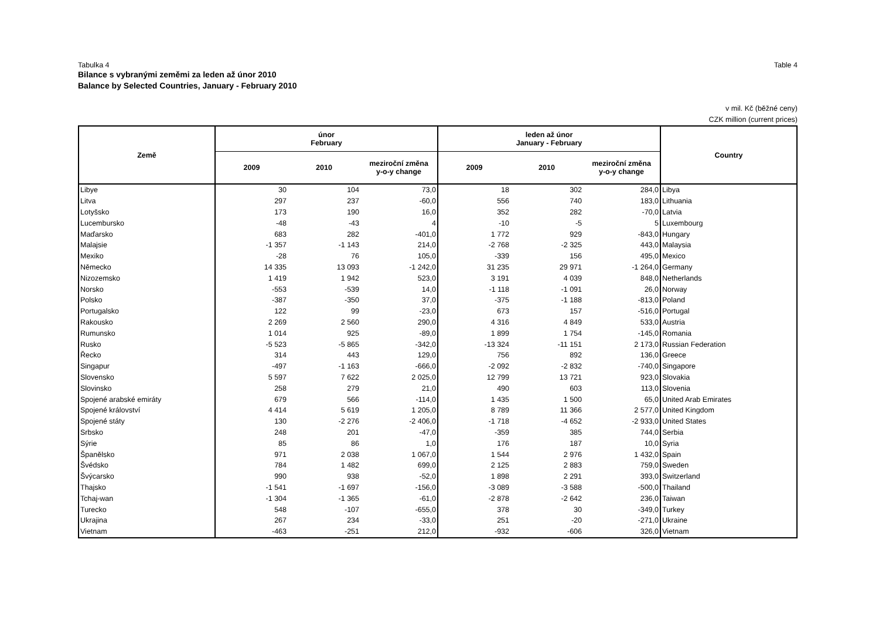Tabulka 4 Table 4
Bilance s vybranými zeměmi za leden až únor 2010
Balance by Selected Countries, January - February 2010
v mil. Kč (běžné ceny)
CZK million (current prices)
| Země | únor February | | | leden až únor January - February | | | Country |
| --- | --- | --- | --- | --- | --- | --- | --- |
| | 2009 | 2010 | meziroční změna y-o-y change | 2009 | 2010 | meziroční změna y-o-y change | |
| Libye | 30 | 104 | 73,0 | 18 | 302 | 284,0 | Libya |
| Litva | 297 | 237 | -60,0 | 556 | 740 | 183,0 | Lithuania |
| Lotyšsko | 173 | 190 | 16,0 | 352 | 282 | -70,0 | Latvia |
| Lucembursko | -48 | -43 | 4 | -10 | -5 | 5 | Luxembourg |
| Maďarsko | 683 | 282 | -401,0 | 1 772 | 929 | -843,0 | Hungary |
| Malajsie | -1 357 | -1 143 | 214,0 | -2 768 | -2 325 | 443,0 | Malaysia |
| Mexiko | -28 | 76 | 105,0 | -339 | 156 | 495,0 | Mexico |
| Německo | 14 335 | 13 093 | -1 242,0 | 31 235 | 29 971 | -1 264,0 | Germany |
| Nizozemsko | 1 419 | 1 942 | 523,0 | 3 191 | 4 039 | 848,0 | Netherlands |
| Norsko | -553 | -539 | 14,0 | -1 118 | -1 091 | 26,0 | Norway |
| Polsko | -387 | -350 | 37,0 | -375 | -1 188 | -813,0 | Poland |
| Portugalsko | 122 | 99 | -23,0 | 673 | 157 | -516,0 | Portugal |
| Rakousko | 2 269 | 2 560 | 290,0 | 4 316 | 4 849 | 533,0 | Austria |
| Rumunsko | 1 014 | 925 | -89,0 | 1 899 | 1 754 | -145,0 | Romania |
| Rusko | -5 523 | -5 865 | -342,0 | -13 324 | -11 151 | 2 173,0 | Russian Federation |
| Řecko | 314 | 443 | 129,0 | 756 | 892 | 136,0 | Greece |
| Singapur | -497 | -1 163 | -666,0 | -2 092 | -2 832 | -740,0 | Singapore |
| Slovensko | 5 597 | 7 622 | 2 025,0 | 12 799 | 13 721 | 923,0 | Slovakia |
| Slovinsko | 258 | 279 | 21,0 | 490 | 603 | 113,0 | Slovenia |
| Spojené arabské emiráty | 679 | 566 | -114,0 | 1 435 | 1 500 | 65,0 | United Arab Emirates |
| Spojené království | 4 414 | 5 619 | 1 205,0 | 8 789 | 11 366 | 2 577,0 | United Kingdom |
| Spojené státy | 130 | -2 276 | -2 406,0 | -1 718 | -4 652 | -2 933,0 | United States |
| Srbsko | 248 | 201 | -47,0 | -359 | 385 | 744,0 | Serbia |
| Sýrie | 85 | 86 | 1,0 | 176 | 187 | 10,0 | Syria |
| Španělsko | 971 | 2 038 | 1 067,0 | 1 544 | 2 976 | 1 432,0 | Spain |
| Švédsko | 784 | 1 482 | 699,0 | 2 125 | 2 883 | 759,0 | Sweden |
| Švýcarsko | 990 | 938 | -52,0 | 1 898 | 2 291 | 393,0 | Switzerland |
| Thajsko | -1 541 | -1 697 | -156,0 | -3 089 | -3 588 | -500,0 | Thailand |
| Tchaj-wan | -1 304 | -1 365 | -61,0 | -2 878 | -2 642 | 236,0 | Taiwan |
| Turecko | 548 | -107 | -655,0 | 378 | 30 | -349,0 | Turkey |
| Ukrajina | 267 | 234 | -33,0 | 251 | -20 | -271,0 | Ukraine |
| Vietnam | -463 | -251 | 212,0 | -932 | -606 | 326,0 | Vietnam |